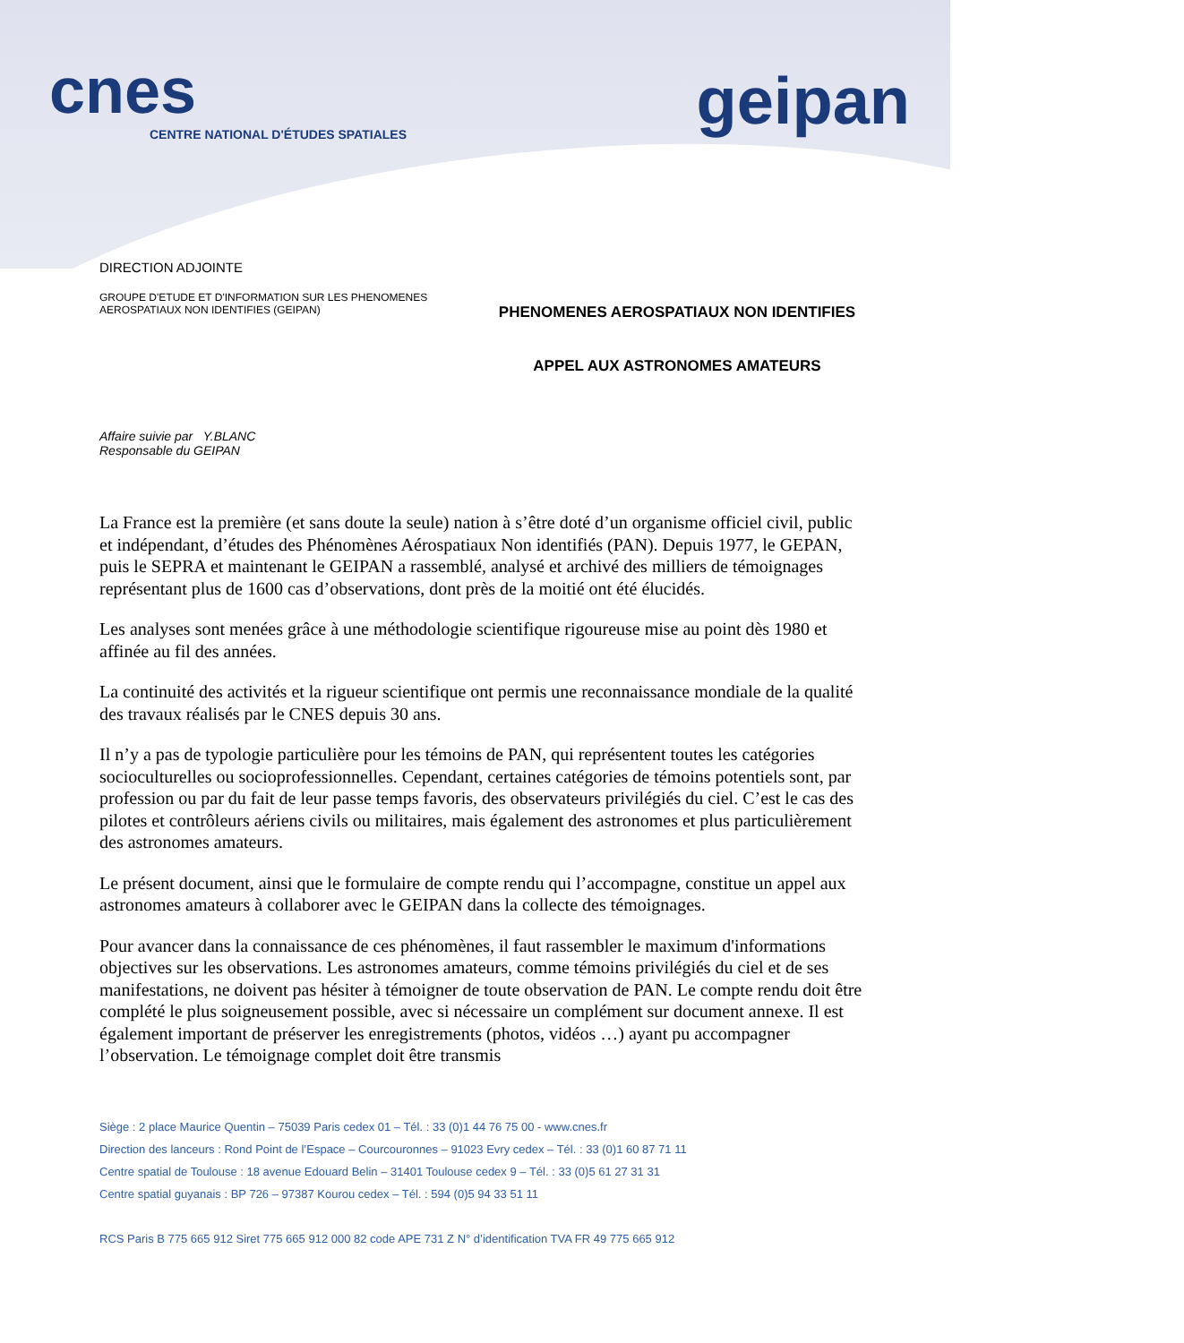cnes
CENTRE NATIONAL D'ÉTUDES SPATIALES
geipan
DIRECTION ADJOINTE
GROUPE D'ETUDE ET D'INFORMATION SUR LES PHENOMENES
AEROSPATIAUX NON IDENTIFIES (GEIPAN)
PHENOMENES AEROSPATIAUX NON IDENTIFIES
APPEL AUX ASTRONOMES AMATEURS
Affaire suivie par Y.BLANC
Responsable du GEIPAN
La France est la première (et sans doute la seule) nation à s’être doté d’un organisme officiel civil, public et indépendant, d’études des Phénomènes Aérospatiaux Non identifiés (PAN). Depuis 1977, le GEPAN, puis le SEPRA et maintenant le GEIPAN a rassemblé, analysé et archivé des milliers de témoignages représentant plus de 1600 cas d’observations, dont près de la moitié ont été élucidés.
Les analyses sont menées grâce à une méthodologie scientifique rigoureuse mise au point dès 1980 et affinée au fil des années.
La continuité des activités et la rigueur scientifique ont permis une reconnaissance mondiale de la qualité des travaux réalisés par le CNES depuis 30 ans.
Il n’y a pas de typologie particulière pour les témoins de PAN, qui représentent toutes les catégories socioculturelles ou socioprofessionnelles. Cependant, certaines catégories de témoins potentiels sont, par profession ou par du fait de leur passe temps favoris, des observateurs privilégiés du ciel. C’est le cas des pilotes et contrôleurs aériens civils ou militaires, mais également des astronomes et plus particulièrement des astronomes amateurs.
Le présent document, ainsi que le formulaire de compte rendu qui l’accompagne, constitue un appel aux astronomes amateurs à collaborer avec le GEIPAN dans la collecte des témoignages.
Pour avancer dans la connaissance de ces phénomènes, il faut rassembler le maximum d'informations objectives sur les observations. Les astronomes amateurs, comme témoins privilégiés du ciel et de ses manifestations, ne doivent pas hésiter à témoigner de toute observation de PAN. Le compte rendu doit être complété le plus soigneusement possible, avec si nécessaire un complément sur document annexe. Il est également important de préserver les enregistrements (photos, vidéos …) ayant pu accompagner l’observation. Le témoignage complet doit être transmis
Siège : 2 place Maurice Quentin – 75039 Paris cedex 01 – Tél. : 33 (0)1 44 76 75 00 - www.cnes.fr
Direction des lanceurs : Rond Point de l’Espace – Courcouronnes – 91023 Evry cedex – Tél. : 33 (0)1 60 87 71 11
Centre spatial de Toulouse : 18 avenue Edouard Belin – 31401 Toulouse cedex 9 – Tél. : 33 (0)5 61 27 31 31
Centre spatial guyanais : BP 726 – 97387 Kourou cedex – Tél. : 594 (0)5 94 33 51 11
RCS Paris B 775 665 912 Siret 775 665 912 000 82 code APE 731 Z N° d’identification TVA FR 49 775 665 912